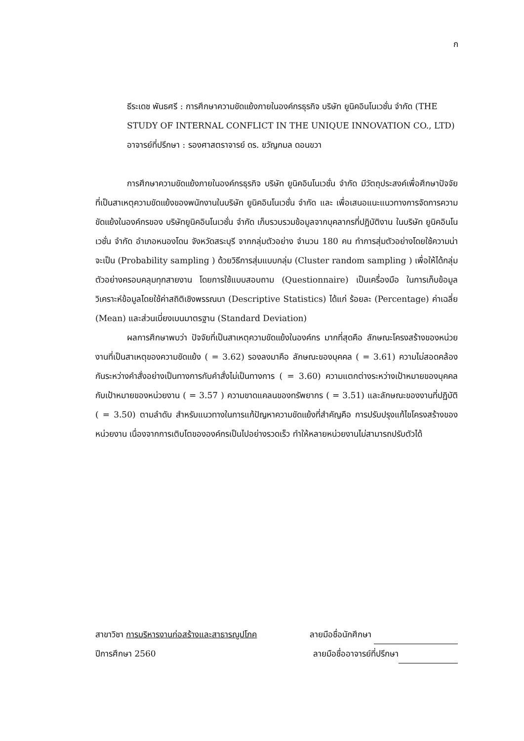ก
ธีระเดช พันธศรี : การศึกษาความขัดแย้งภายในองค์กรธุรกิจ บริษัท ยูนิคอินโนเวชั่น จำกัด (THE STUDY OF INTERNAL CONFLICT IN THE UNIQUE INNOVATION CO., LTD) อาจารย์ที่ปรึกษา : รองศาสตราจารย์ ดร. ขวัญกมล ดอนขวา
การศึกษาความขัดแย้งภายในองค์กรธุรกิจ บริษัท ยูนิคอินโนเวชั่น จำกัด มีวัตถุประสงค์เพื่อศึกษาปัจจัยที่เป็นสาเหตุความขัดแย้งของพนักงานในบริษัท ยูนิคอินโนเวชั่น จำกัด และ เพื่อเสนอแนะแนวทางการจัดการความขัดแย้งในองค์กรของ บริษัทยูนิคอินโนเวชั่น จำกัด เก็บรวบรวมข้อมูลจากบุคลากรที่ปฏิบัติงาน ในบริษัท ยูนิคอินโนเวชั่น จำกัด อำเภอหนองโดน จังหวัดสระบุรี จากกลุ่มตัวอย่าง จำนวน 180 คน ทำการสุ่มตัวอย่างโดยใช้ความน่าจะเป็น (Probability sampling ) ด้วยวิธีการสุ่มแบบกลุ่ม (Cluster random sampling ) เพื่อให้ได้กลุ่มตัวอย่างครอบคลุมทุกสายงาน โดยการใช้แบบสอบถาม (Questionnaire) เป็นเครื่องมือ ในการเก็บข้อมูลวิเคราะห์ข้อมูลโดยใช้ค่าสถิติเชิงพรรณนา (Descriptive Statistics) ได้แก่ ร้อยละ (Percentage) ค่าเฉลี่ย (Mean) และส่วนเบี่ยงเบนมาตรฐาน (Standard Deviation)
ผลการศึกษาพบว่า ปัจจัยที่เป็นสาเหตุความขัดแย้งในองค์กร มากที่สุดคือ ลักษณะโครงสร้างของหน่วยงานที่เป็นสาเหตุของความขัดแย้ง ( = 3.62) รองลงมาคือ ลักษณะของบุคคล ( = 3.61) ความไม่สอดคล้องกันระหว่างคำสั่งอย่างเป็นทางการกับคำสั่งไม่เป็นทางการ ( = 3.60) ความแตกต่างระหว่างเป้าหมายของบุคคลกับเป้าหมายของหน่วยงาน ( = 3.57 ) ความขาดแคลนของทรัพยากร ( = 3.51) และลักษณะของงานที่ปฏิบัติ ( = 3.50) ตามลำดับ สำหรับแนวทางในการแก้ปัญหาความขัดแย้งที่สำคัญคือ การปรับปรุงแก้ไขโครงสร้างของหน่วยงาน เนื่องจากการเติบโตขององค์กรเป็นไปอย่างรวดเร็ว ทำให้หลายหน่วยงานไม่สามารถปรับตัวได้
สาขาวิชา การบริหารงานก่อสร้างและสาธารณูปโภค ลายมือชื่อนักศึกษา
ปีการศึกษา 2560 ลายมือชื่ออาจารย์ที่ปรึกษา